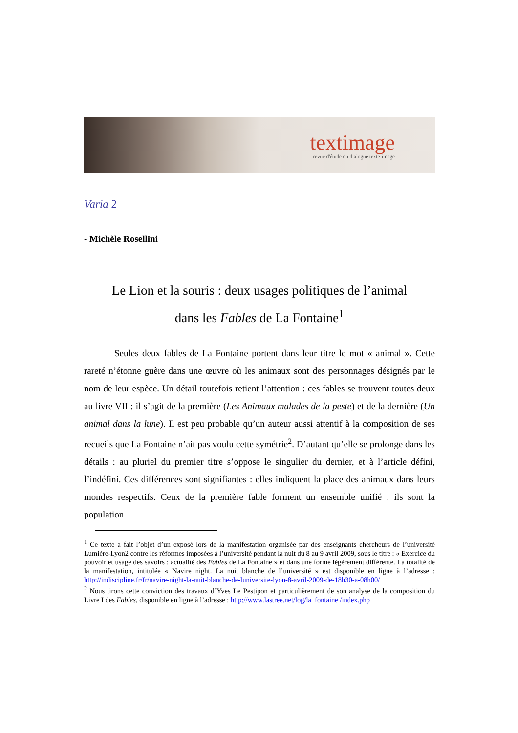textimage
revue d'étude du dialogue texte-image
Varia 2
- Michèle Rosellini
Le Lion et la souris : deux usages politiques de l’animal
dans les Fables de La Fontaine<sup>1</sup>
Seules deux fables de La Fontaine portent dans leur titre le mot « animal ». Cette rareté n’étonne guère dans une œuvre où les animaux sont des personnages désignés par le nom de leur espèce. Un détail toutefois retient l’attention : ces fables se trouvent toutes deux au livre VII ; il s’agit de la première (Les Animaux malades de la peste) et de la dernière (Un animal dans la lune). Il est peu probable qu’un auteur aussi attentif à la composition de ses recueils que La Fontaine n’ait pas voulu cette symétrie<sup>2</sup>. D’autant qu’elle se prolonge dans les détails : au pluriel du premier titre s’oppose le singulier du dernier, et à l’article défini, l’indéfini. Ces différences sont signifiantes : elles indiquent la place des animaux dans leurs mondes respectifs. Ceux de la première fable forment un ensemble unifié : ils sont la population
<sup>1</sup> Ce texte a fait l’objet d’un exposé lors de la manifestation organisée par des enseignants chercheurs de l’université Lumière-Lyon2 contre les réformes imposées à l’université pendant la nuit du 8 au 9 avril 2009, sous le titre : « Exercice du pouvoir et usage des savoirs : actualité des Fables de La Fontaine » et dans une forme légèrement différente. La totalité de la manifestation, intitulée « Navire night. La nuit blanche de l’université » est disponible en ligne à l’adresse : http://indiscipline.fr/fr/navire-night-la-nuit-blanche-de-luniversite-lyon-8-avril-2009-de-18h30-a-08h00/
<sup>2</sup> Nous tirons cette conviction des travaux d’Yves Le Pestipon et particulièrement de son analyse de la composition du Livre I des Fables, disponible en ligne à l’adresse : http://www.lastree.net/log/la_fontaine /index.php